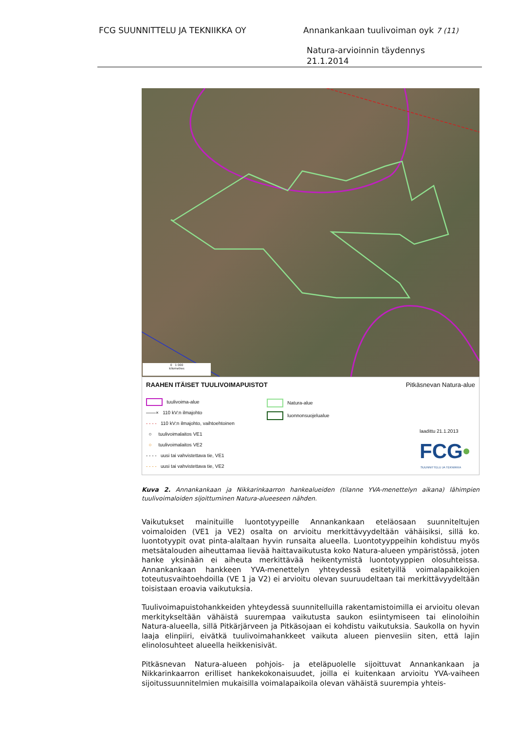FCG SUUNNITTELU JA TEKNIIKKA OY Annankankaan tuulivoiman oyk 7 (11)
Natura-arvioinnin täydennys
21.1.2014
0 1 000
kilometres
RAAHEN ITÄISET TUULIVOIMAPUISTOT
Pitkäsnevan Natura-alue
tuulivoima-alue
——× 110 kV:n ilmajohto
- - - - 110 kV:n ilmajohto, vaihtoehtoinen
○ tuulivoimalaitos VE1
○ tuulivoimalaitos VE2
- - - - uusi tai vahvistettava tie, VE1
- - - - uusi tai vahvistettava tie, VE2
Natura-alue
luonnonsuojelualue
laadittu 21.1.2013
FCG•
SUUNNITTELU JA TEKNIIKKA
Kuva 2. Annankankaan ja Nikkarinkaarron hankealueiden (tilanne YVA-menettelyn aikana) lähimpien tuulivoimaloiden sijoittuminen Natura-alueeseen nähden.
Vaikutukset mainituille luontotyypeille Annankankaan eteläosaan suunniteltujen voimaloiden (VE1 ja VE2) osalta on arvioitu merkittävyydeltään vähäisiksi, sillä ko. luontotyypit ovat pinta-alaltaan hyvin runsaita alueella. Luontotyyppeihin kohdistuu myös metsätalouden aiheuttamaa lievää haittavaikutusta koko Natura-alueen ympäristössä, joten hanke yksinään ei aiheuta merkittävää heikentymistä luontotyyppien olosuhteissa. Annankankaan hankkeen YVA-menettelyn yhteydessä esitetyillä voimalapaikkojen toteutusvaihtoehdoilla (VE 1 ja V2) ei arvioitu olevan suuruudeltaan tai merkittävyydeltään toisistaan eroavia vaikutuksia.
Tuulivoimapuistohankkeiden yhteydessä suunnitelluilla rakentamistoimilla ei arvioitu olevan merkitykseltään vähäistä suurempaa vaikutusta saukon esiintymiseen tai elinoloihin Natura-alueella, sillä Pitkärjärveen ja Pitkäsojaan ei kohdistu vaikutuksia. Saukolla on hyvin laaja elinpiiri, eivätkä tuulivoimahankkeet vaikuta alueen pienvesiin siten, että lajin elinolosuhteet alueella heikkenisivät.
Pitkäsnevan Natura-alueen pohjois- ja eteläpuolelle sijoittuvat Annankankaan ja Nikkarinkaarron erilliset hankekokonaisuudet, joilla ei kuitenkaan arvioitu YVA-vaiheen sijoitussuunnitelmien mukaisilla voimalapaikoila olevan vähäistä suurempia yhteis-